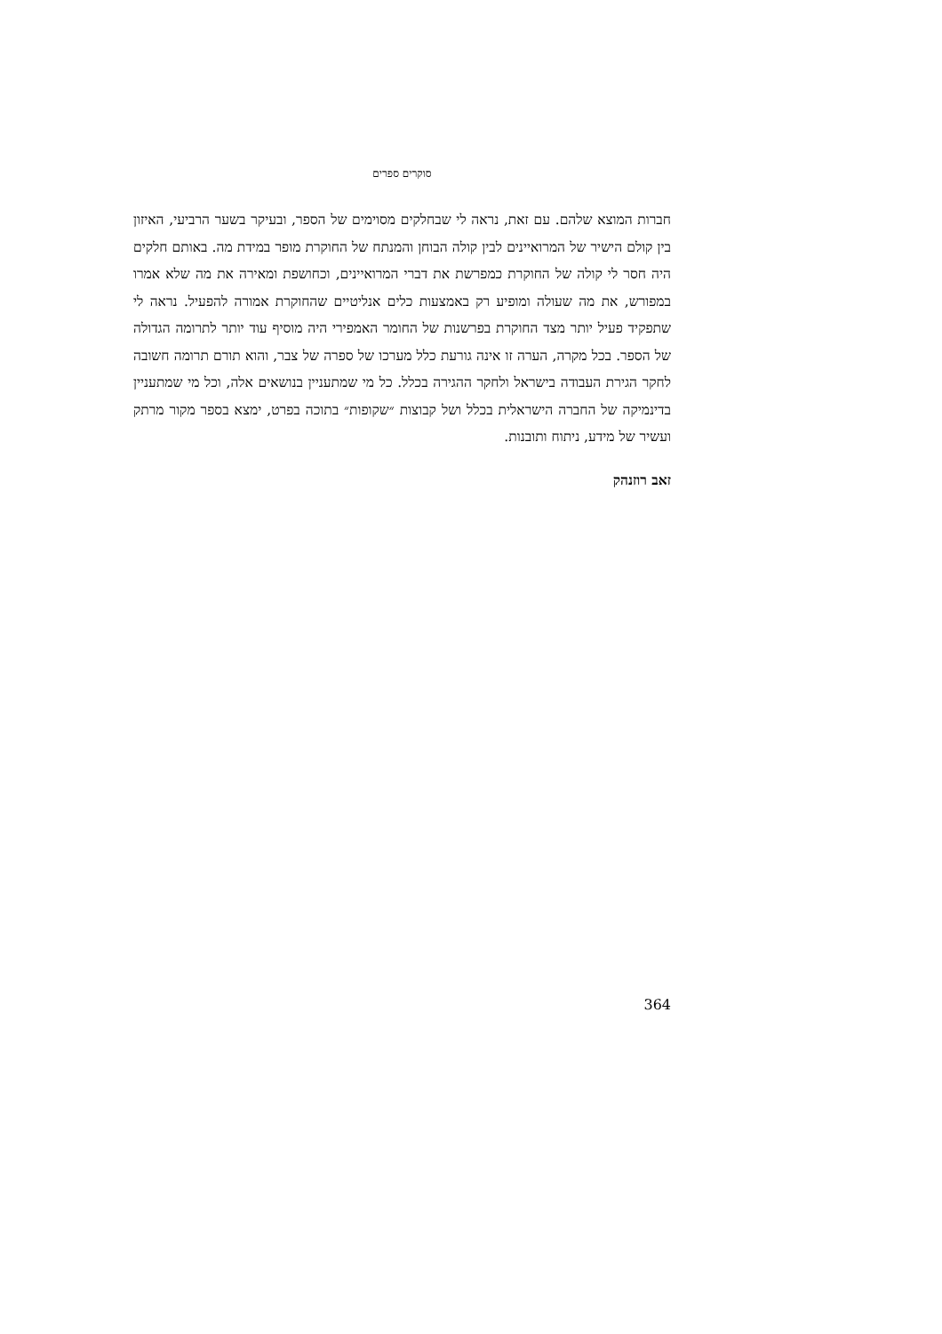סוקרים ספרים
חברות המוצא שלהם. עם זאת, נראה לי שבחלקים מסוימים של הספר, ובעיקר בשער הרביעי, האיזון בין קולם הישיר של המרואיינים לבין קולה הבוחן והמנתח של החוקרת מופר במידת מה. באותם חלקים היה חסר לי קולה של החוקרת כמפרשת את דברי המרואיינים, וכחושפת ומאירה את מה שלא אמרו במפורש, את מה שעולה ומופיע רק באמצעות כלים אנליטיים שהחוקרת אמורה להפעיל. נראה לי שתפקיד פעיל יותר מצד החוקרת בפרשנות של החומר האמפירי היה מוסיף עוד יותר לתרומה הגדולה של הספר. בכל מקרה, הערה זו אינה גורעת כלל מערכו של ספרה של צבר, והוא תורם תרומה חשובה לחקר הגירת העבודה בישראל ולחקר ההגירה בכלל. כל מי שמתעניין בנושאים אלה, וכל מי שמתעניין בדינמיקה של החברה הישראלית בכלל ושל קבוצות ״שקופות״ בתוכה בפרט, ימצא בספר מקור מרתק ועשיר של מידע, ניתוח ותובנות.
זאב רוזנהק
364